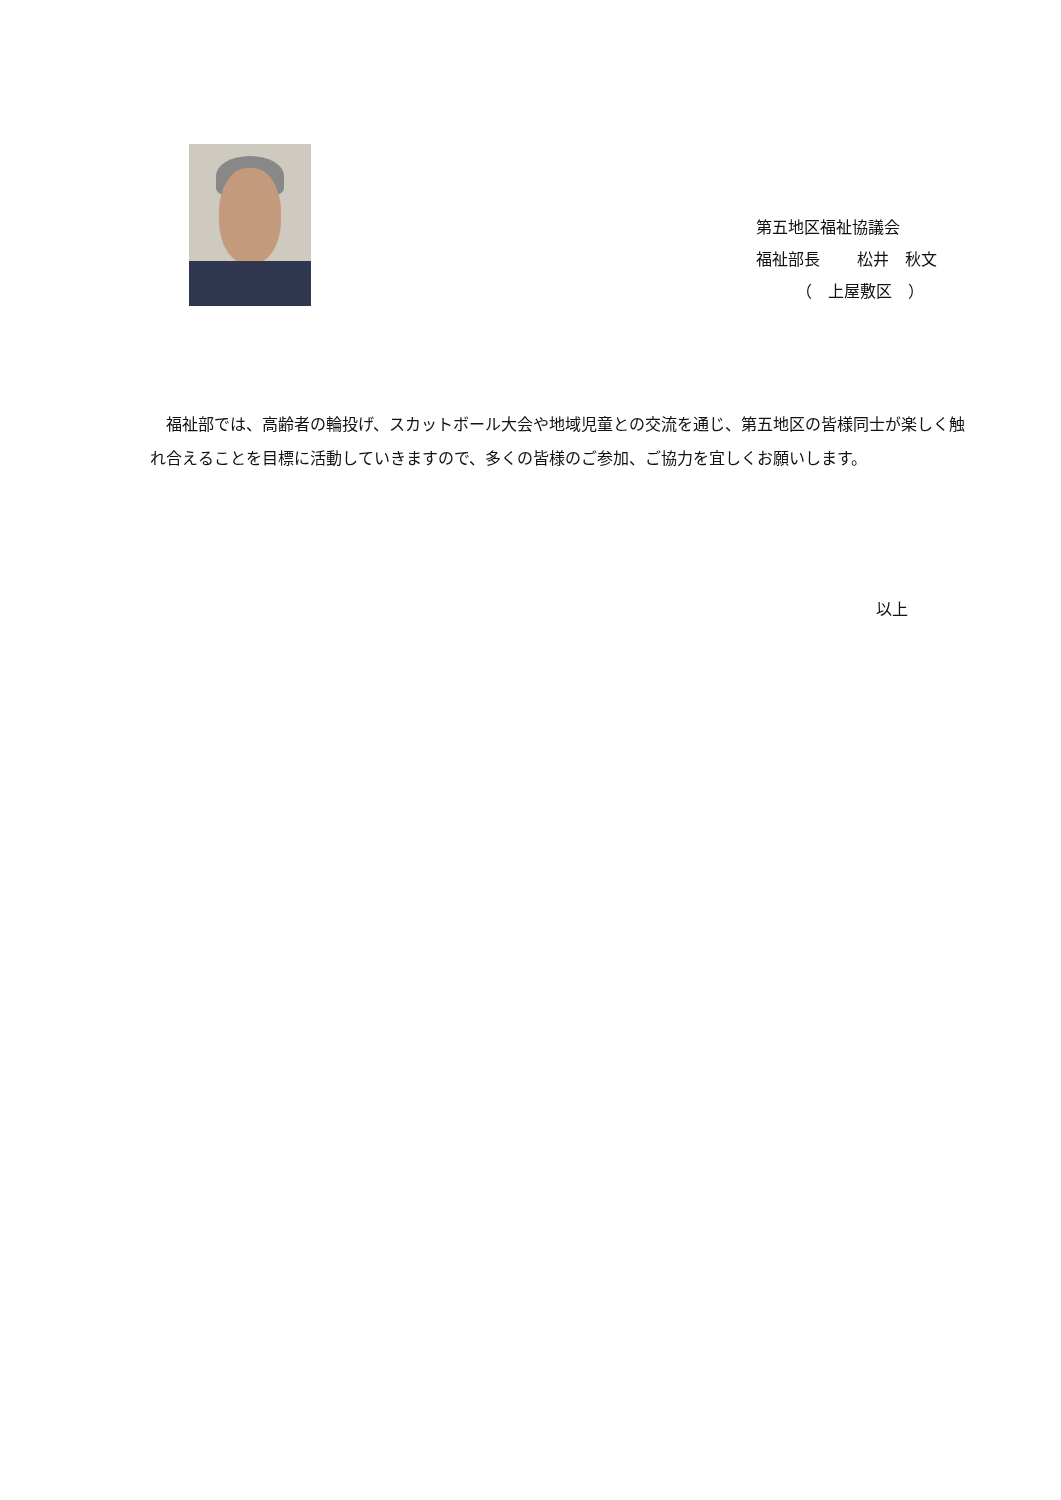第五地区福祉協議会
福祉部長　　 松井　秋文
　　　（　上屋敷区　）
　福祉部では、高齢者の輪投げ、スカットボール大会や地域児童との交流を通じ、第五地区の皆様同士が楽しく触れ合えることを目標に活動していきますので、多くの皆様のご参加、ご協力を宜しくお願いします。
以上